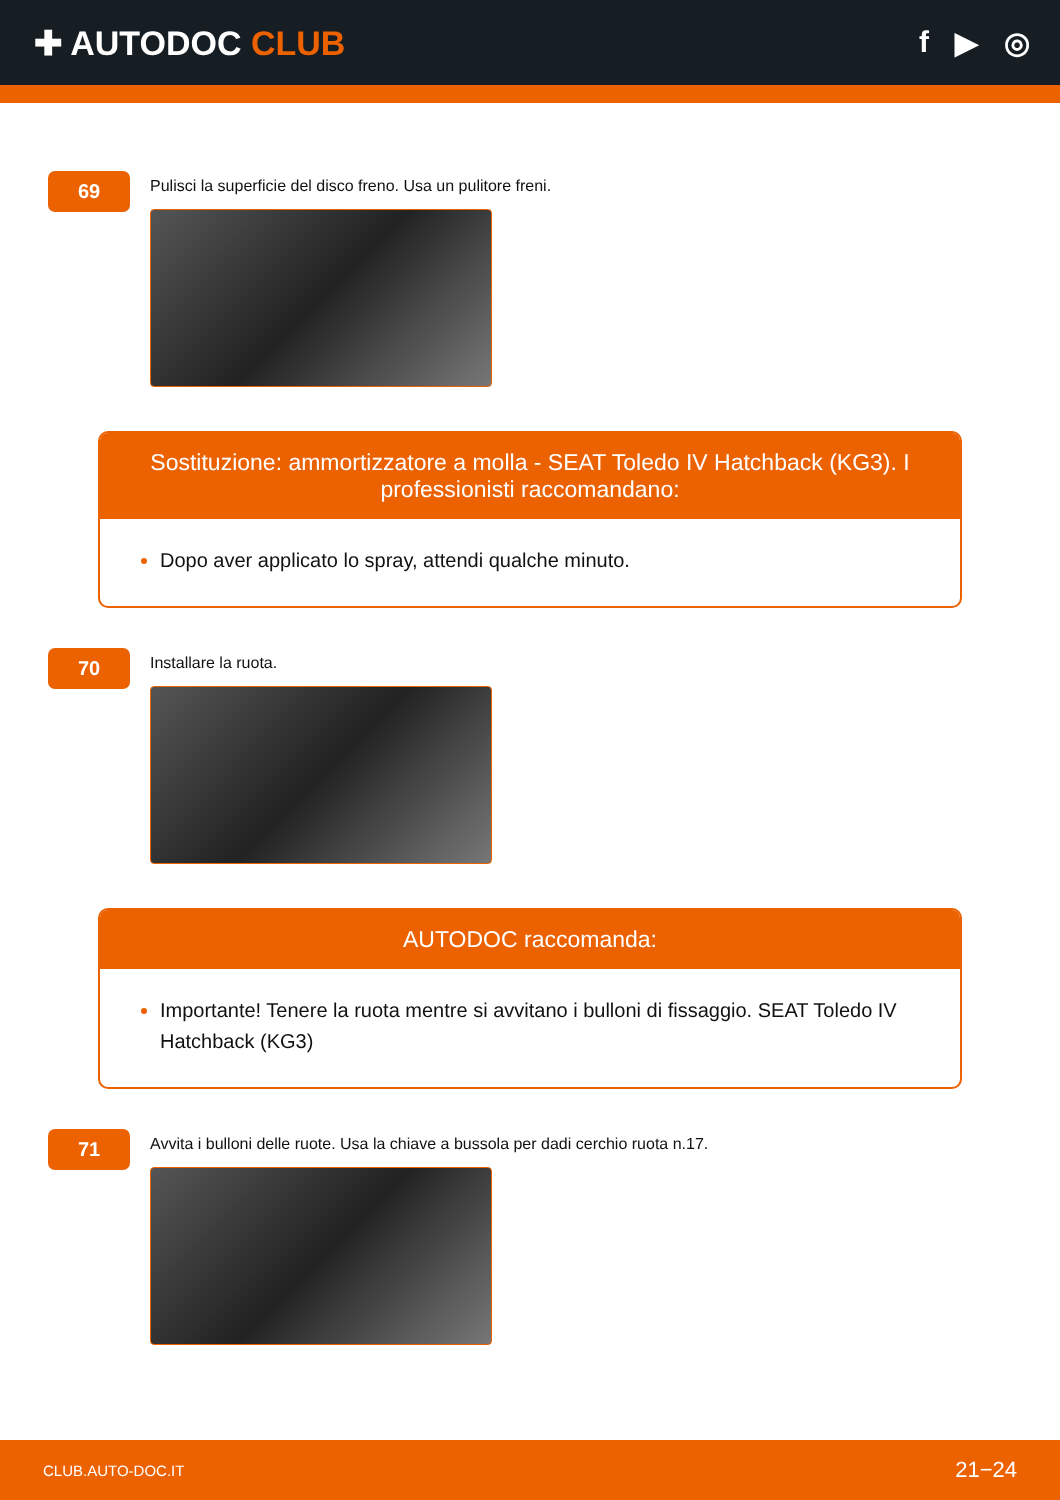✚ AUTODOC CLUB f ▶ ◎
69
Pulisci la superficie del disco freno. Usa un pulitore freni.
Sostituzione: ammortizzatore a molla - SEAT Toledo IV Hatchback (KG3). I professionisti raccomandano:
Dopo aver applicato lo spray, attendi qualche minuto.
70
Installare la ruota.
AUTODOC raccomanda:
Importante! Tenere la ruota mentre si avvitano i bulloni di fissaggio. SEAT Toledo IV Hatchback (KG3)
71
Avvita i bulloni delle ruote. Usa la chiave a bussola per dadi cerchio ruota n.17.
CLUB.AUTO-DOC.IT 21−24